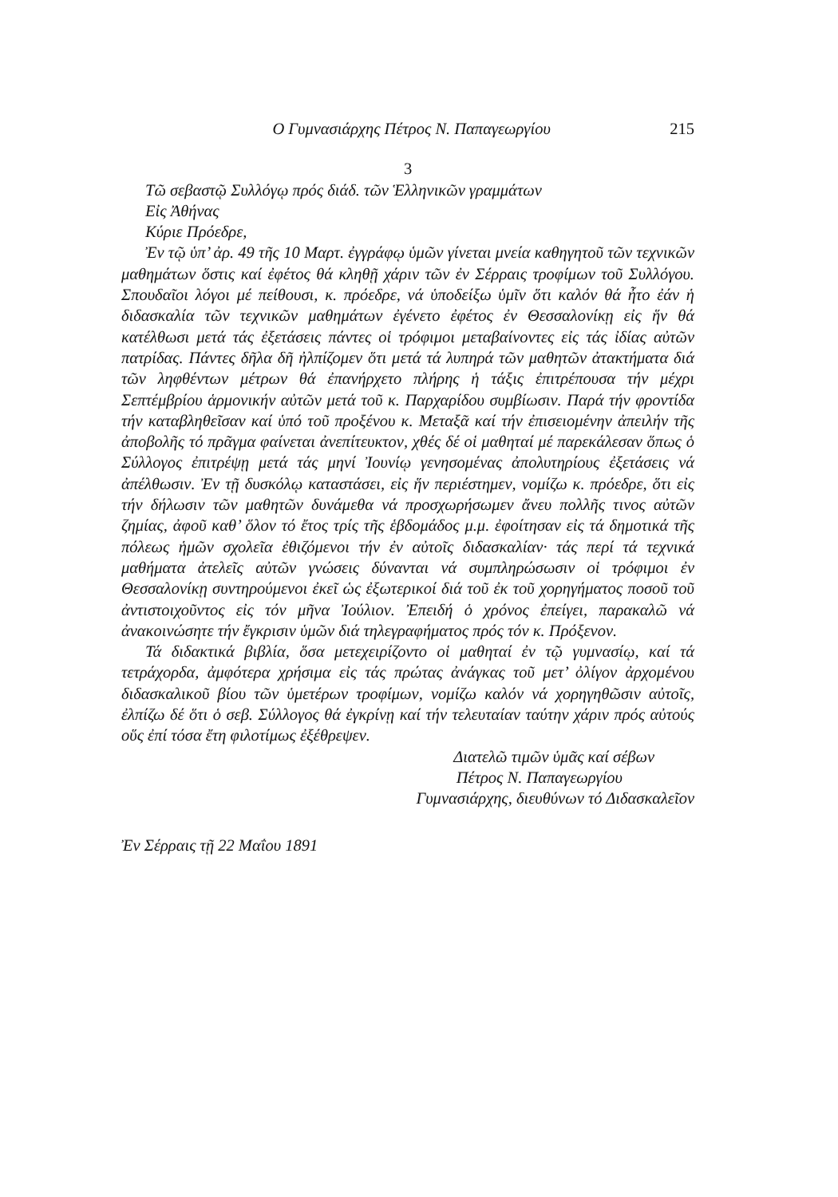Ο Γυμνασιάρχης Πέτρος Ν. Παπαγεωργίου 215
3
Τῶ σεβαστῷ Συλλόγῳ πρός διάδ. τῶν Ἑλληνικῶν γραμμάτων
Εἰς Ἀθήνας
Κύριε Πρόεδρε,
Ἐν τῷ ὑπ’ ἀρ. 49 τῆς 10 Μαρτ. ἐγγράφῳ ὑμῶν γίνεται μνεία καθηγητοῦ τῶν τεχνικῶν μαθημάτων ὅστις καί ἐφέτος θά κληθῇ χάριν τῶν ἐν Σέρραις τροφίμων τοῦ Συλλόγου. Σπουδαῖοι λόγοι μέ πείθουσι, κ. πρόεδρε, νά ὑποδείξω ὑμῖν ὅτι καλόν θά ἦτο ἐάν ἡ διδασκαλία τῶν τεχνικῶν μαθημάτων ἐγένετο ἐφέτος ἐν Θεσσαλονίκῃ εἰς ἥν θά κατέλθωσι μετά τάς ἐξετάσεις πάντες οἱ τρόφιμοι μεταβαίνοντες εἰς τάς ἰδίας αὐτῶν πατρίδας. Πάντες δῆλα δῆ ἠλπίζομεν ὅτι μετά τά λυπηρά τῶν μαθητῶν ἀτακτήματα διά τῶν ληφθέντων μέτρων θά ἐπανήρχετο πλήρης ἡ τάξις ἐπιτρέπουσα τήν μέχρι Σεπτέμβρίου ἁρμονικήν αὐτῶν μετά τοῦ κ. Παρχαρίδου συμβίωσιν. Παρά τήν φροντίδα τήν καταβληθεῖσαν καί ὑπό τοῦ προξένου κ. Μεταξᾶ καί τήν ἐπισειομένην ἀπειλήν τῆς ἀποβολῆς τό πρᾶγμα φαίνεται ἀνεπίτευκτον, χθές δέ οἱ μαθηταί μέ παρεκάλεσαν ὅπως ὁ Σύλλογος ἐπιτρέψῃ μετά τάς μηνί Ἰουνίῳ γενησομένας ἀπολυτηρίους ἐξετάσεις νά ἀπέλθωσιν. Ἐν τῇ δυσκόλῳ καταστάσει, εἰς ἥν περιέστημεν, νομίζω κ. πρόεδρε, ὅτι εἰς τήν δήλωσιν τῶν μαθητῶν δυνάμεθα νά προσχωρήσωμεν ἄνευ πολλῆς τινος αὐτῶν ζημίας, ἀφοῦ καθ’ ὅλον τό ἔτος τρίς τῆς ἑβδομάδος μ.μ. ἐφοίτησαν εἰς τά δημοτικά τῆς πόλεως ἡμῶν σχολεῖα ἐθιζόμενοι τήν ἐν αὐτοῖς διδασκαλίαν· τάς περί τά τεχνικά μαθήματα ἀτελεῖς αὐτῶν γνώσεις δύνανται νά συμπληρώσωσιν οἱ τρόφιμοι ἐν Θεσσαλονίκῃ συντηρούμενοι ἐκεῖ ὡς ἐξωτερικοί διά τοῦ ἐκ τοῦ χορηγήματος ποσοῦ τοῦ ἀντιστοιχοῦντος εἰς τόν μῆνα Ἰούλιον. Ἐπειδή ὁ χρόνος ἐπείγει, παρακαλῶ νά ἀνακοινώσητε τήν ἔγκρισιν ὑμῶν διά τηλεγραφήματος πρός τόν κ. Πρόξενον.
Τά διδακτικά βιβλία, ὅσα μετεχειρίζοντο οἱ μαθηταί ἐν τῷ γυμνασίῳ, καί τά τετράχορδα, ἀμφότερα χρήσιμα εἰς τάς πρώτας ἀνάγκας τοῦ μετ’ ὀλίγον ἀρχομένου διδασκαλικοῦ βίου τῶν ὑμετέρων τροφίμων, νομίζω καλόν νά χορηγηθῶσιν αὐτοῖς, ἐλπίζω δέ ὅτι ὁ σεβ. Σύλλογος θά ἐγκρίνῃ καί τήν τελευταίαν ταύτην χάριν πρός αὐτούς οὕς ἐπί τόσα ἔτη φιλοτίμως ἐξέθρεψεν.
Διατελῶ τιμῶν ὑμᾶς καί σέβων
Πέτρος Ν. Παπαγεωργίου
Γυμνασιάρχης, διευθύνων τό Διδασκαλεῖον
Ἐν Σέρραις τῇ 22 Μαΐου 1891